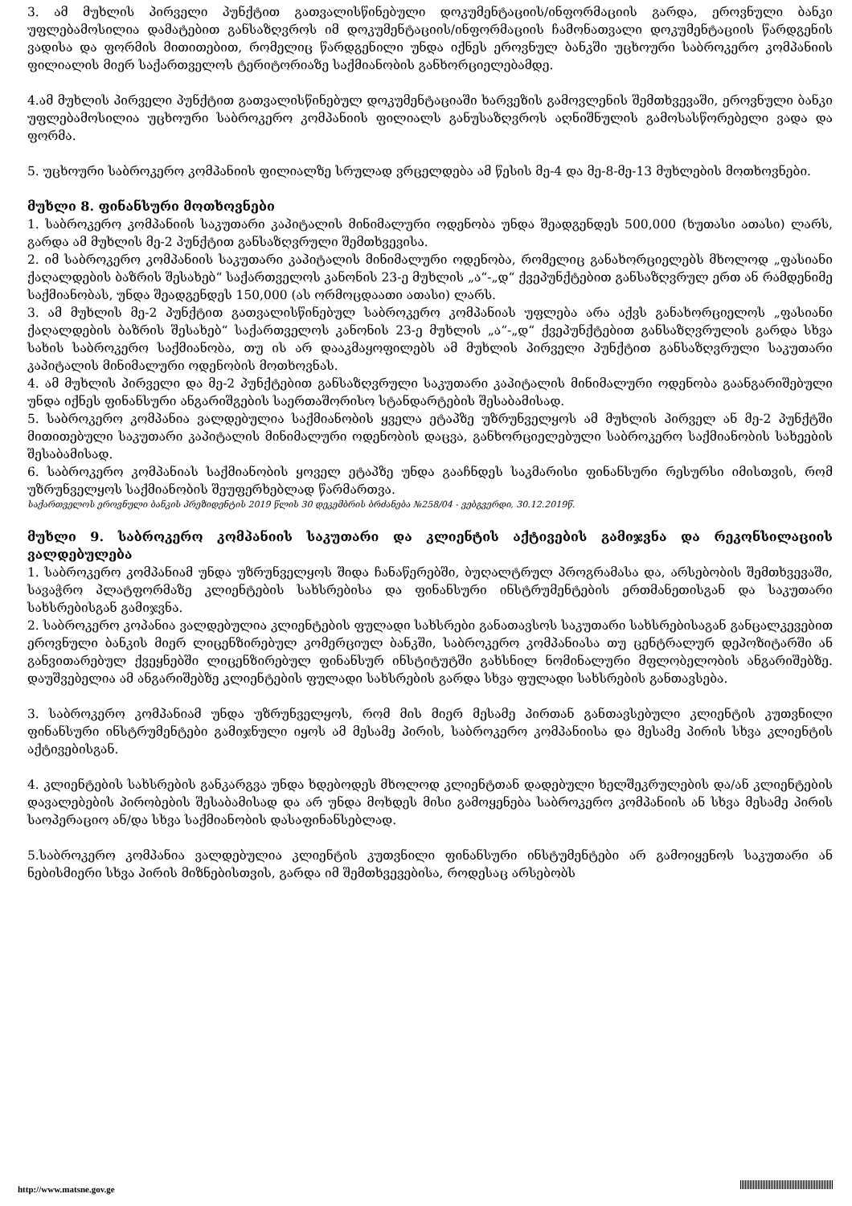3. ამ მუხლის პირველი პუნქტით გათვალისწინებული დოკუმენტაციის/ინფორმაციის გარდა, ეროვნული ბანკი უფლებამოსილია დამატებით განსაზღვროს იმ დოკუმენტაციის/ინფორმაციის ჩამონათვალი დოკუმენტაციის წარდგენის ვადისა და ფორმის მითითებით, რომელიც წარდგენილი უნდა იქნეს ეროვნულ ბანკში უცხოური საბროკერო კომპანიის ფილიალის მიერ საქართველოს ტერიტორიაზე საქმიანობის განხორციელებამდე.
4.ამ მუხლის პირველი პუნქტით გათვალისწინებულ დოკუმენტაციაში ხარვეზის გამოვლენის შემთხვევაში, ეროვნული ბანკი უფლებამოსილია უცხოური საბროკერო კომპანიის ფილიალს განუსაზღვროს აღნიშნულის გამოსასწორებელი ვადა და ფორმა.
5. უცხოური საბროკერო კომპანიის ფილიალზე სრულად ვრცელდება ამ წესის მე-4 და მე-8-მე-13 მუხლების მოთხოვნები.
მუხლი 8. ფინანსური მოთხოვნები
1. საბროკერო კომპანიის საკუთარი კაპიტალის მინიმალური ოდენობა უნდა შეადგენდეს 500,000 (ხუთასი ათასი) ლარს, გარდა ამ მუხლის მე-2 პუნქტით განსაზღვრული შემთხვევისა.
2. იმ საბროკერო კომპანიის საკუთარი კაპიტალის მინიმალური ოდენობა, რომელიც განახორციელებს მხოლოდ „ფასიანი ქაღალდების ბაზრის შესახებ“ საქართველოს კანონის 23-ე მუხლის „ა“-„დ“ ქვეპუნქტებით განსაზღვრულ ერთ ან რამდენიმე საქმიანობას, უნდა შეადგენდეს 150,000 (ას ორმოცდაათი ათასი) ლარს.
3. ამ მუხლის მე-2 პუნქტით გათვალისწინებულ საბროკერო კომპანიას უფლება არა აქვს განახორციელოს „ფასიანი ქაღალდების ბაზრის შესახებ“ საქართველოს კანონის 23-ე მუხლის „ა“-„დ“ ქვეპუნქტებით განსაზღვრულის გარდა სხვა სახის საბროკერო საქმიანობა, თუ ის არ დააკმაყოფილებს ამ მუხლის პირველი პუნქტით განსაზღვრული საკუთარი კაპიტალის მინიმალური ოდენობის მოთხოვნას.
4. ამ მუხლის პირველი და მე-2 პუნქტებით განსაზღვრული საკუთარი კაპიტალის მინიმალური ოდენობა გაანგარიშებული უნდა იქნეს ფინანსური ანგარიშგების საერთაშორისო სტანდარტების შესაბამისად.
5. საბროკერო კომპანია ვალდებულია საქმიანობის ყველა ეტაპზე უზრუნველყოს ამ მუხლის პირველ ან მე-2 პუნქტში მითითებული საკუთარი კაპიტალის მინიმალური ოდენობის დაცვა, განხორციელებული საბროკერო საქმიანობის სახეების შესაბამისად.
6. საბროკერო კომპანიას საქმიანობის ყოველ ეტაპზე უნდა გააჩნდეს საკმარისი ფინანსური რესურსი იმისთვის, რომ უზრუნველყოს საქმიანობის შეუფერხებლად წარმართვა.
საქართველოს ეროვნული ბანკის პრეზიდენტის 2019 წლის 30 დეკემბრის ბრძანება №258/04 - ვებგვერდი, 30.12.2019წ.
მუხლი 9. საბროკერო კომპანიის საკუთარი და კლიენტის აქტივების გამიჯვნა და რეკონსილაციის ვალდებულება
1. საბროკერო კომპანიამ უნდა უზრუნველყოს შიდა ჩანაწერებში, ბუღალტრულ პროგრამასა და, არსებობის შემთხვევაში, სავაჭრო პლატფორმაზე კლიენტების სახსრებისა და ფინანსური ინსტრუმენტების ერთმანეთისგან და საკუთარი სახსრებისგან გამიჯვნა.
2. საბროკერო კოპანია ვალდებულია კლიენტების ფულადი სახსრები განათავსოს საკუთარი სახსრებისაგან განცალკევებით ეროვნული ბანკის მიერ ლიცენზირებულ კომერციულ ბანკში, საბროკერო კომპანიასა თუ ცენტრალურ დეპოზიტარში ან განვითარებულ ქვეყნებში ლიცენზირებულ ფინანსურ ინსტიტუტში გახსნილ ნომინალური მფლობელობის ანგარიშებზე. დაუშვებელია ამ ანგარიშებზე კლიენტების ფულადი სახსრების გარდა სხვა ფულადი სახსრების განთავსება.
3. საბროკერო კომპანიამ უნდა უზრუნველყოს, რომ მის მიერ მესამე პირთან განთავსებული კლიენტის კუთვნილი ფინანსური ინსტრუმენტები გამიჯნული იყოს ამ მესამე პირის, საბროკერო კომპანიისა და მესამე პირის სხვა კლიენტის აქტივებისგან.
4. კლიენტების სახსრების განკარგვა უნდა ხდებოდეს მხოლოდ კლიენტთან დადებული ხელშეკრულების და/ან კლიენტების დავალებების პირობების შესაბამისად და არ უნდა მოხდეს მისი გამოყენება საბროკერო კომპანიის ან სხვა მესამე პირის საოპერაციო ან/და სხვა საქმიანობის დასაფინანსებლად.
5.საბროკერო კომპანია ვალდებულია კლიენტის კუთვნილი ფინანსური ინსტუმენტები არ გამოიყენოს საკუთარი ან ნებისმიერი სხვა პირის მიზნებისთვის, გარდა იმ შემთხვევებისა, როდესაც არსებობს
http://www.matsne.gov.ge